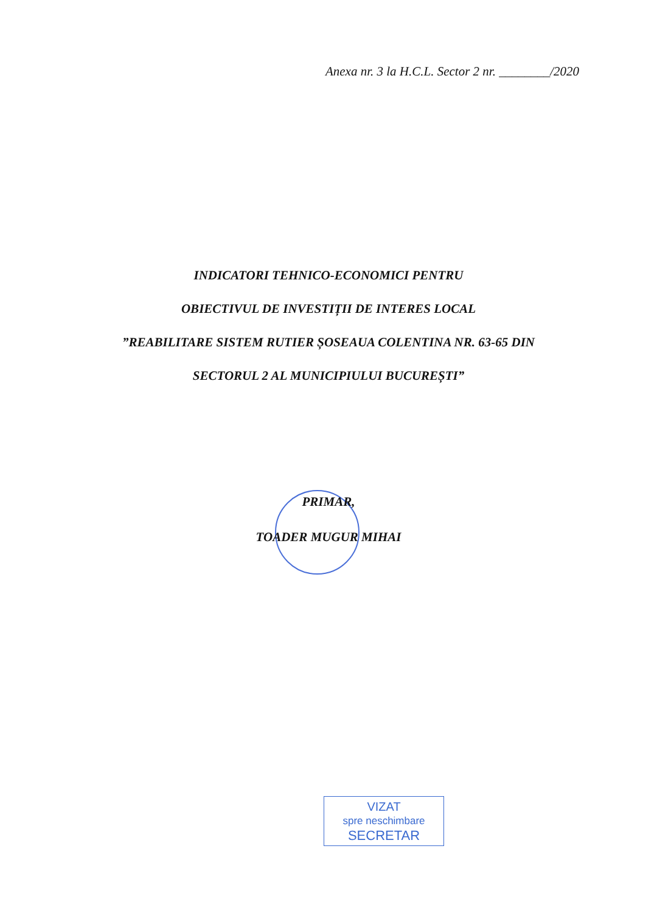Anexa nr. 3 la H.C.L. Sector 2 nr. ________/2020
INDICATORI TEHNICO-ECONOMICI PENTRU
OBIECTIVUL DE INVESTIȚII DE INTERES LOCAL
”REABILITARE SISTEM RUTIER ȘOSEAUA COLENTINA NR. 63-65 DIN
SECTORUL 2 AL MUNICIPIULUI BUCUREȘTI”
PRIMAR,
TOADER MUGUR MIHAI
VIZAT
spre neschimbare
SECRETAR